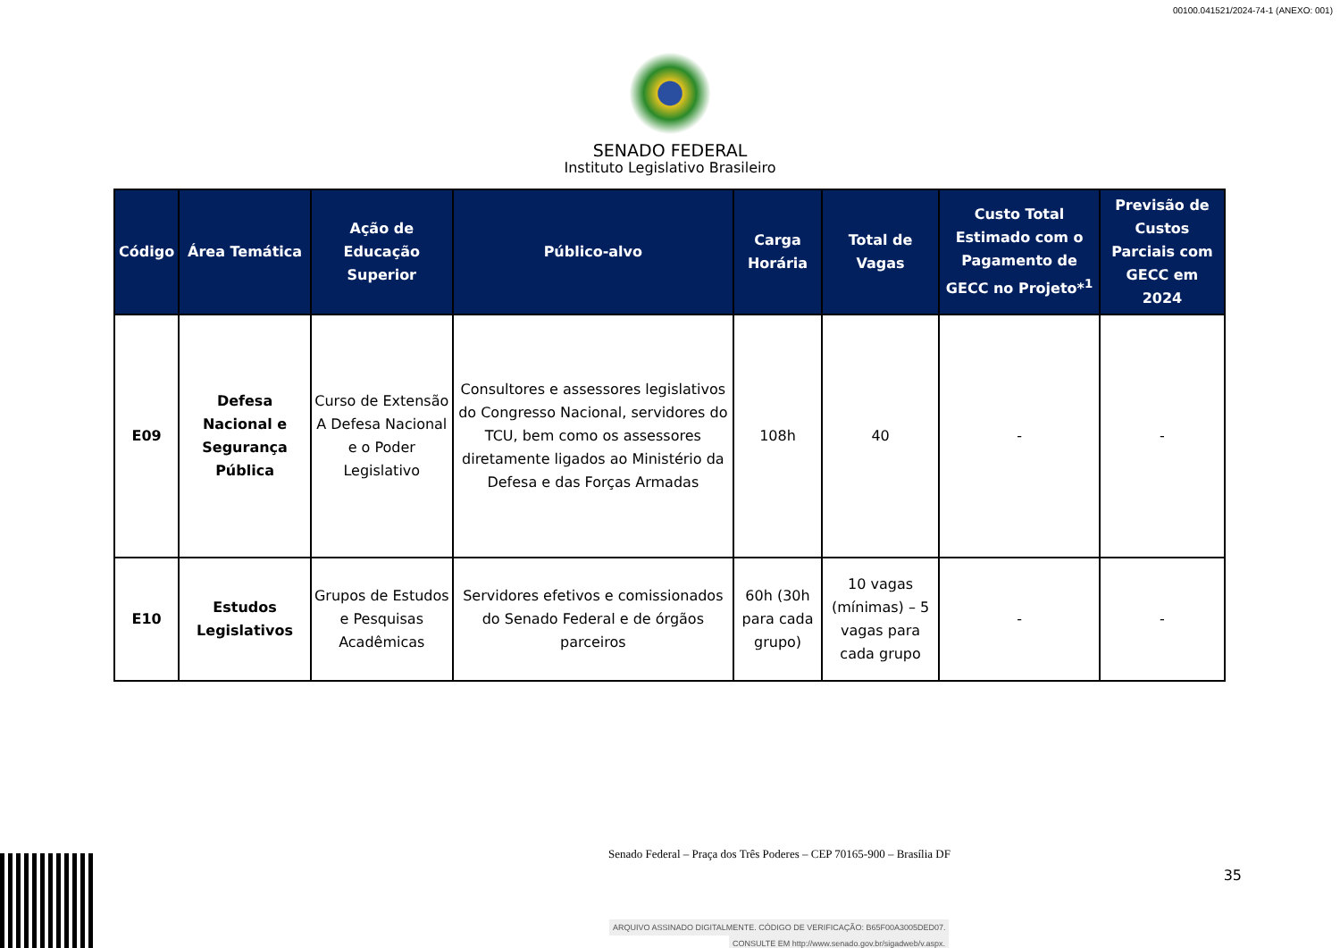00100.041521/2024-74-1 (ANEXO: 001)
SENADO FEDERAL
Instituto Legislativo Brasileiro
| Código | Área Temática | Ação de Educação Superior | Público-alvo | Carga Horária | Total de Vagas | Custo Total Estimado com o Pagamento de GECC no Projeto*<sup>1</sup> | Previsão de Custos Parciais com GECC em 2024 |
| --- | --- | --- | --- | --- | --- | --- | --- |
| E09 | Defesa Nacional e Segurança Pública | Curso de Extensão A Defesa Nacional e o Poder Legislativo | Consultores e assessores legislativos do Congresso Nacional, servidores do TCU, bem como os assessores diretamente ligados ao Ministério da Defesa e das Forças Armadas | 108h | 40 | - | - |
| E10 | Estudos Legislativos | Grupos de Estudos e Pesquisas Acadêmicas | Servidores efetivos e comissionados do Senado Federal e de órgãos parceiros | 60h (30h para cada grupo) | 10 vagas (mínimas) – 5 vagas para cada grupo | - | - |
Senado Federal – Praça dos Três Poderes – CEP 70165-900 – Brasília DF
35
ARQUIVO ASSINADO DIGITALMENTE. CÓDIGO DE VERIFICAÇÃO: B65F00A3005DED07.
CONSULTE EM http://www.senado.gov.br/sigadweb/v.aspx.